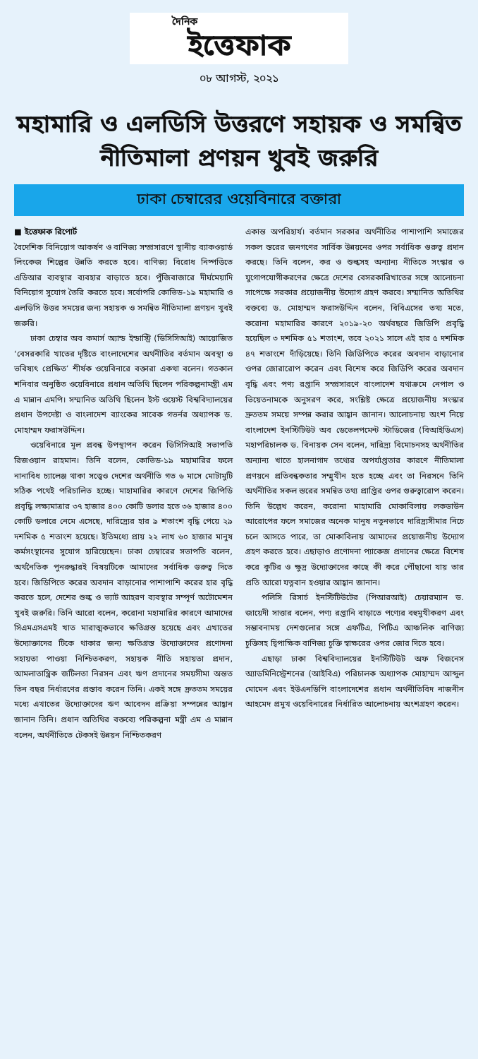দৈনিক
ইত্তেফাক
০৮ আগস্ট, ২০২১
মহামারি ও এলডিসি উত্তরণে সহায়ক ও সমন্বিত নীতিমালা প্রণয়ন খুবই জরুরি
ঢাকা চেম্বারের ওয়েবিনারে বক্তারা
■ ইত্তেফাক রিপোর্ট
বৈদেশিক বিনিয়োগ আকর্ষণ ও বাণিজ্য সম্প্রসারণে স্থানীয় ব্যাকওয়ার্ড লিংকেজ শিল্পের উন্নতি করতে হবে। বাণিজ্য বিরোধ নিষ্পত্তিতে এডিআর ব্যবস্থার ব্যবহার বাড়াতে হবে। পুঁজিবাজারে দীর্ঘমেয়াদি বিনিয়োগ সুযোগ তৈরি করতে হবে। সর্বোপরি কোভিড-১৯ মহামারি ও এলডিসি উত্তর সময়ের জন্য সহায়ক ও সমন্বিত নীতিমালা প্রণয়ন খুবই জরুরি।
ঢাকা চেম্বার অব কমার্স অ্যান্ড ইন্ডাস্ট্রি (ডিসিসিআই) আয়োজিত ‘বেসরকারি খাতের দৃষ্টিতে বাংলাদেশের অর্থনীতির বর্তমান অবস্থা ও ভবিষ্যৎ প্রেক্ষিত’ শীর্ষক ওয়েবিনারে বক্তারা একথা বলেন। গতকাল শনিবার অনুষ্ঠিত ওয়েবিনারে প্রধান অতিথি ছিলেন পরিকল্পনামন্ত্রী এম এ মান্নান এমপি। সম্মানিত অতিথি ছিলেন ইস্ট ওয়েস্ট বিশ্ববিদ্যালয়ের প্রধান উপদেষ্টা ও বাংলাদেশ ব্যাংকের সাবেক গভর্নর অধ্যাপক ড. মোহাম্মদ ফরাসউদ্দিন।
ওয়েবিনারে মূল প্রবন্ধ উপস্থাপন করেন ডিসিসিআই সভাপতি রিজওয়ান রাহমান। তিনি বলেন, কোভিড-১৯ মহামারির ফলে নানাবিধ চ্যালেঞ্জ থাকা সত্ত্বেও দেশের অর্থনীতি গত ৬ মাসে মোটামুটি সঠিক পথেই পরিচালিত হচ্ছে। মাহামারির কারণে দেশের জিপিডি প্রবৃদ্ধি লক্ষ্যমাত্রার ৩৭ হাজার ৪০০ কোটি ডলার হতে ৩৬ হাজার ৪০০ কোটি ডলারে নেমে এসেছে, দারিদ্র্যের হার ৯ শতাংশ বৃদ্ধি পেয়ে ২৯ দশমিক ৫ শতাংশ হয়েছে। ইতিমধ্যে প্রায় ২২ লাখ ৬০ হাজার মানুষ কর্মসংস্থানের সুযোগ হারিয়েছেন। ঢাকা চেম্বারের সভাপতি বলেন, অর্থনৈতিক পুনরুদ্ধারই বিষয়টিকে আমাদের সর্বাধিক গুরুত্ব দিতে হবে। জিডিপিতে করের অবদান বাড়ানোর পাশাপাশি করের হার বৃদ্ধি করতে হলে, দেশের শুল্ক ও ভ্যাট আহরণ ব্যবস্থার সম্পূর্ণ অটোমেশন খুবই জরুরি। তিনি আরো বলেন, করোনা মহামারির কারণে আমাদের সিএমএসএমই খাত মারাত্মকভাবে ক্ষতিগ্রস্ত হয়েছে এবং এখাতের উদ্যোক্তাদের টিকে থাকার জন্য ক্ষতিগ্রস্ত উদ্যোক্তাদের প্রণোদনা সহায়তা পাওয়া নিশ্চিতকরণ, সহায়ক নীতি সহায়তা প্রদান, আমলাতান্ত্রিক জটিলতা নিরসন এবং ঋণ প্রদানের সময়সীমা অন্তত তিন বছর নির্ধারণের প্রস্তাব করেন তিনি। একই সঙ্গে দ্রুততম সময়ের মধ্যে এখাতের উদ্যোক্তাদের ঋণ আবেদন প্রক্রিয়া সম্পন্নের আহ্বান জানান তিনি। প্রধান অতিথির বক্তব্যে পরিকল্পনা মন্ত্রী এম এ মান্নান বলেন, অর্থনীতিতে টেকসই উন্নয়ন নিশ্চিতকরণ
একান্ত অপরিহার্য। বর্তমান সরকার অর্থনীতির পাশাপাশি সমাজের সকল স্তরের জনগণের সার্বিক উন্নয়নের ওপর সর্বাধিক গুরুত্ব প্রদান করছে। তিনি বলেন, কর ও শুল্কসহ অন্যান্য নীতিতে সংস্কার ও যুগোপযোগীকরণের ক্ষেত্রে দেশের বেসরকারিখাতের সঙ্গে আলোচনা সাপেক্ষে সরকার প্রয়োজনীয় উদ্যোগ গ্রহণ করবে। সম্মানিত অতিথির বক্তব্যে ড. মোহাম্মদ ফরাসউদ্দিন বলেন, বিবিএসের তথ্য মতে, করোনা মহামারির কারণে ২০১৯-২০ অর্থবছরে জিডিপি প্রবৃদ্ধি হয়েছিল ৩ দশমিক ৫১ শতাংশ, তবে ২০২১ সালে এই হার ৫ দশমিক ৪৭ শতাংশে দাঁড়িয়েছে। তিনি জিডিপিতে করের অবদান বাড়ানোর ওপর জোরারোপ করেন এবং বিশেষ করে জিডিপি করের অবদান বৃদ্ধি এবং পণ্য রপ্তানি সম্প্রসারণে বাংলাদেশ যথাক্রমে নেপাল ও ভিয়েতনামকে অনুসরণ করে, সংশ্লিষ্ট ক্ষেত্রে প্রয়োজনীয় সংস্কার দ্রুততম সময়ে সম্পন্ন করার আহ্বান জানান। আলোচনায় অংশ নিয়ে বাংলাদেশ ইনস্টিটিউট অব ডেভেলপমেন্ট স্টাডিজের (বিআইডিএস) মহাপরিচালক ড. বিনায়ক সেন বলেন, দারিদ্র্য বিমোচনসহ অর্থনীতির অন্যান্য খাতে হালনাগাদ তথ্যের অপর্যাপ্ততার কারণে নীতিমালা প্রণয়নে প্রতিবন্ধকতার সম্মুখীন হতে হচ্ছে এবং তা নিরসনে তিনি অর্থনীতির সকল স্তরের সমন্বিত তথ্য প্রাপ্তির ওপর গুরুত্বারোপ করেন। তিনি উল্লেখ করেন, করোনা মাহামারি মোকাবিলায় লকডাউন আরোপের ফলে সমাজের অনেক মানুষ নতুনভাবে দারিদ্র্যসীমার নিচে চলে আসতে পারে, তা মোকাবিলায় আমাদের প্রয়োজনীয় উদ্যোগ গ্রহণ করতে হবে। এছাড়াও প্রণোদনা প্যাকেজ প্রদানের ক্ষেত্রে বিশেষ করে কুটির ও ক্ষুদ্র উদ্যোক্তাদের কাছে কী করে পৌঁছানো যায় তার প্রতি আরো যত্নবান হওয়ার আহ্বান জানান।
পলিসি রিসার্চ ইনস্টিটিউটের (পিআরআই) চেয়ারম্যান ড. জায়েদী সাত্তার বলেন, পণ্য রপ্তানি বাড়াতে পণ্যের বহুমুখীকরণ এবং সম্ভাবনাময় দেশগুলোর সঙ্গে এফটিএ, পিটিএ আঞ্চলিক বাণিজ্য চুক্তিসহ দ্বিপাক্ষিক বাণিজ্য চুক্তি স্বাক্ষরের ওপর জোর দিতে হবে।
এছাড়া ঢাকা বিশ্ববিদ্যালয়ের ইনস্টিটিউট অফ বিজনেস অ্যাডমিনিস্ট্রেশনের (আইবিএ) পরিচালক অধ্যাপক মোহাম্মদ আব্দুল মোমেন এবং ইউএনডিপি বাংলাদেশের প্রধান অর্থনীতিবিদ নাজনীন আহমেদ প্রমুখ ওয়েবিনারের নির্ধারিত আলোচনায় অংশগ্রহণ করেন।